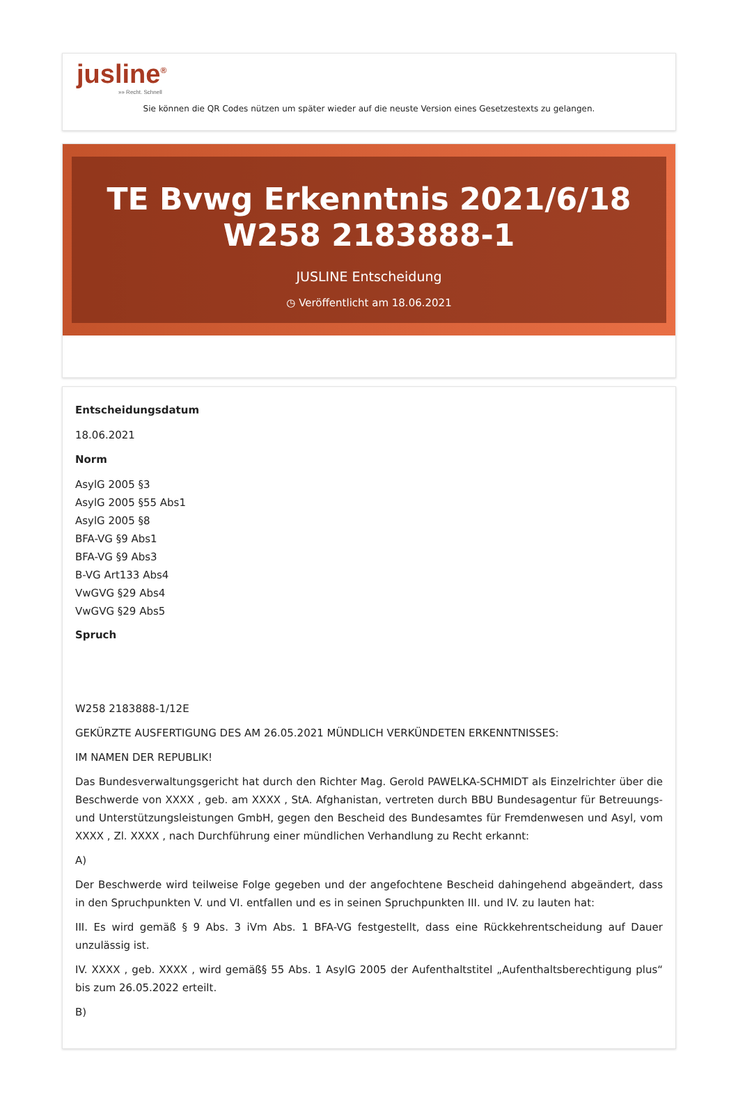jusline<sup>®</sup>
»» Recht. Schnell
Sie können die QR Codes nützen um später wieder auf die neuste Version eines Gesetzestexts zu gelangen.
TE Bvwg Erkenntnis 2021/6/18 W258 2183888-1
JUSLINE Entscheidung
◷ Veröffentlicht am 18.06.2021
Entscheidungsdatum
18.06.2021
Norm
AsylG 2005 §3
AsylG 2005 §55 Abs1
AsylG 2005 §8
BFA-VG §9 Abs1
BFA-VG §9 Abs3
B-VG Art133 Abs4
VwGVG §29 Abs4
VwGVG §29 Abs5
Spruch
W258 2183888-1/12E
GEKÜRZTE AUSFERTIGUNG DES AM 26.05.2021 MÜNDLICH VERKÜNDETEN ERKENNTNISSES:
IM NAMEN DER REPUBLIK!
Das Bundesverwaltungsgericht hat durch den Richter Mag. Gerold PAWELKA-SCHMIDT als Einzelrichter über die Beschwerde von XXXX , geb. am XXXX , StA. Afghanistan, vertreten durch BBU Bundesagentur für Betreuungs- und Unterstützungsleistungen GmbH, gegen den Bescheid des Bundesamtes für Fremdenwesen und Asyl, vom XXXX , Zl. XXXX , nach Durchführung einer mündlichen Verhandlung zu Recht erkannt:
A)
Der Beschwerde wird teilweise Folge gegeben und der angefochtene Bescheid dahingehend abgeändert, dass in den Spruchpunkten V. und VI. entfallen und es in seinen Spruchpunkten III. und IV. zu lauten hat:
III. Es wird gemäß § 9 Abs. 3 iVm Abs. 1 BFA-VG festgestellt, dass eine Rückkehrentscheidung auf Dauer unzulässig ist.
IV. XXXX , geb. XXXX , wird gemäß§ 55 Abs. 1 AsylG 2005 der Aufenthaltstitel „Aufenthaltsberechtigung plus“ bis zum 26.05.2022 erteilt.
B)